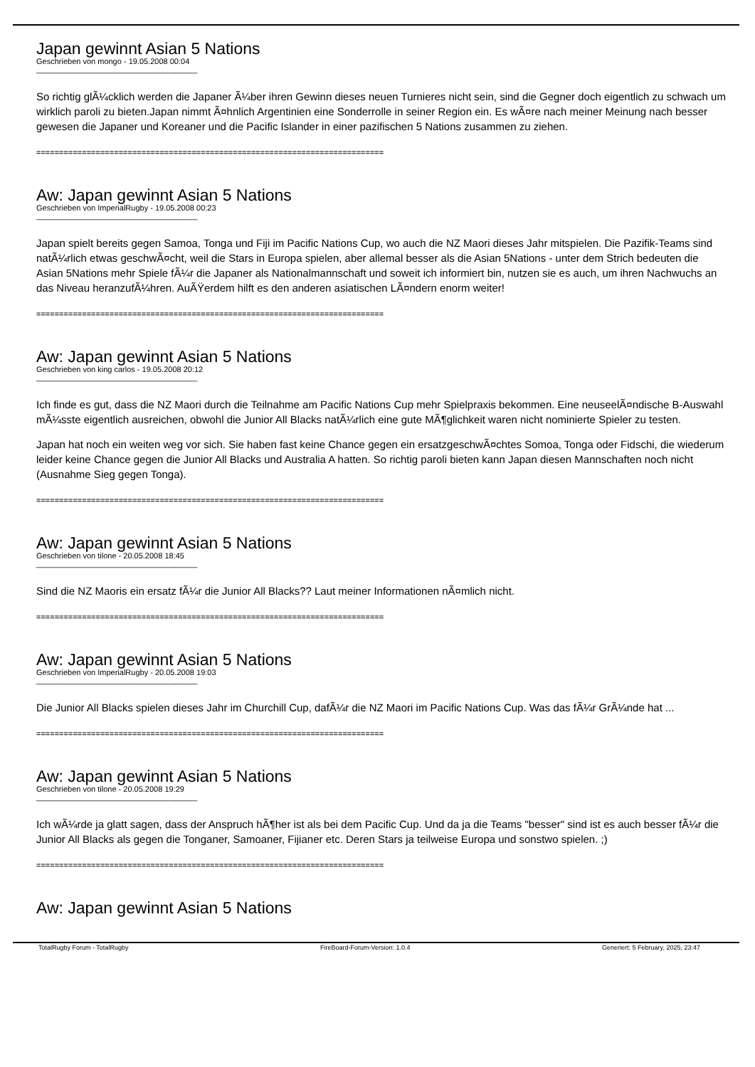Japan gewinnt Asian 5 Nations
Geschrieben von mongo - 19.05.2008 00:04
_____________________________________
So richtig glÃ¼cklich werden die Japaner Ã¼ber ihren Gewinn dieses neuen Turnieres nicht sein, sind die Gegner doch eigentlich zu schwach um wirklich paroli zu bieten.Japan nimmt Ã¤hnlich Argentinien eine Sonderrolle in seiner Region ein. Es wÃ¤re nach meiner Meinung nach besser gewesen die Japaner und Koreaner und die Pacific Islander in einer pazifischen 5 Nations zusammen zu ziehen.
============================================================================
Aw: Japan gewinnt Asian 5 Nations
Geschrieben von ImperialRugby - 19.05.2008 00:23
_____________________________________
Japan spielt bereits gegen Samoa, Tonga und Fiji im Pacific Nations Cup, wo auch die NZ Maori dieses Jahr mitspielen. Die Pazifik-Teams sind natÃ¼rlich etwas geschwÃ¤cht, weil die Stars in Europa spielen, aber allemal besser als die Asian 5Nations - unter dem Strich bedeuten die Asian 5Nations mehr Spiele fÃ¼r die Japaner als Nationalmannschaft und soweit ich informiert bin, nutzen sie es auch, um ihren Nachwuchs an das Niveau heranzufÃ¼hren. AuÃŸerdem hilft es den anderen asiatischen LÃ¤ndern enorm weiter!
============================================================================
Aw: Japan gewinnt Asian 5 Nations
Geschrieben von king carlos - 19.05.2008 20:12
_____________________________________
Ich finde es gut, dass die NZ Maori durch die Teilnahme am Pacific Nations Cup mehr Spielpraxis bekommen. Eine neuseelÃ¤ndische B-Auswahl mÃ¼sste eigentlich ausreichen, obwohl die Junior All Blacks natÃ¼rlich eine gute MÃ¶glichkeit waren nicht nominierte Spieler zu testen.
Japan hat noch ein weiten weg vor sich. Sie haben fast keine Chance gegen ein ersatzgeschwÃ¤chtes Somoa, Tonga oder Fidschi, die wiederum leider keine Chance gegen die Junior All Blacks und Australia A hatten. So richtig paroli bieten kann Japan diesen Mannschaften noch nicht (Ausnahme Sieg gegen Tonga).
============================================================================
Aw: Japan gewinnt Asian 5 Nations
Geschrieben von tilone - 20.05.2008 18:45
_____________________________________
Sind die NZ Maoris ein ersatz fÃ¼r die Junior All Blacks?? Laut meiner Informationen nÃ¤mlich nicht.
============================================================================
Aw: Japan gewinnt Asian 5 Nations
Geschrieben von ImperialRugby - 20.05.2008 19:03
_____________________________________
Die Junior All Blacks spielen dieses Jahr im Churchill Cup, dafÃ¼r die NZ Maori im Pacific Nations Cup. Was das fÃ¼r GrÃ¼nde hat ...
============================================================================
Aw: Japan gewinnt Asian 5 Nations
Geschrieben von tilone - 20.05.2008 19:29
_____________________________________
Ich wÃ¼rde ja glatt sagen, dass der Anspruch hÃ¶her ist als bei dem Pacific Cup. Und da ja die Teams "besser" sind ist es auch besser fÃ¼r die Junior All Blacks als gegen die Tonganer, Samoaner, Fijianer etc. Deren Stars ja teilweise Europa und sonstwo spielen. ;)
============================================================================
Aw: Japan gewinnt Asian 5 Nations
TotalRugby Forum - TotalRugby FireBoard-Forum-Version: 1.0.4 Generiert: 5 February, 2025, 23:47